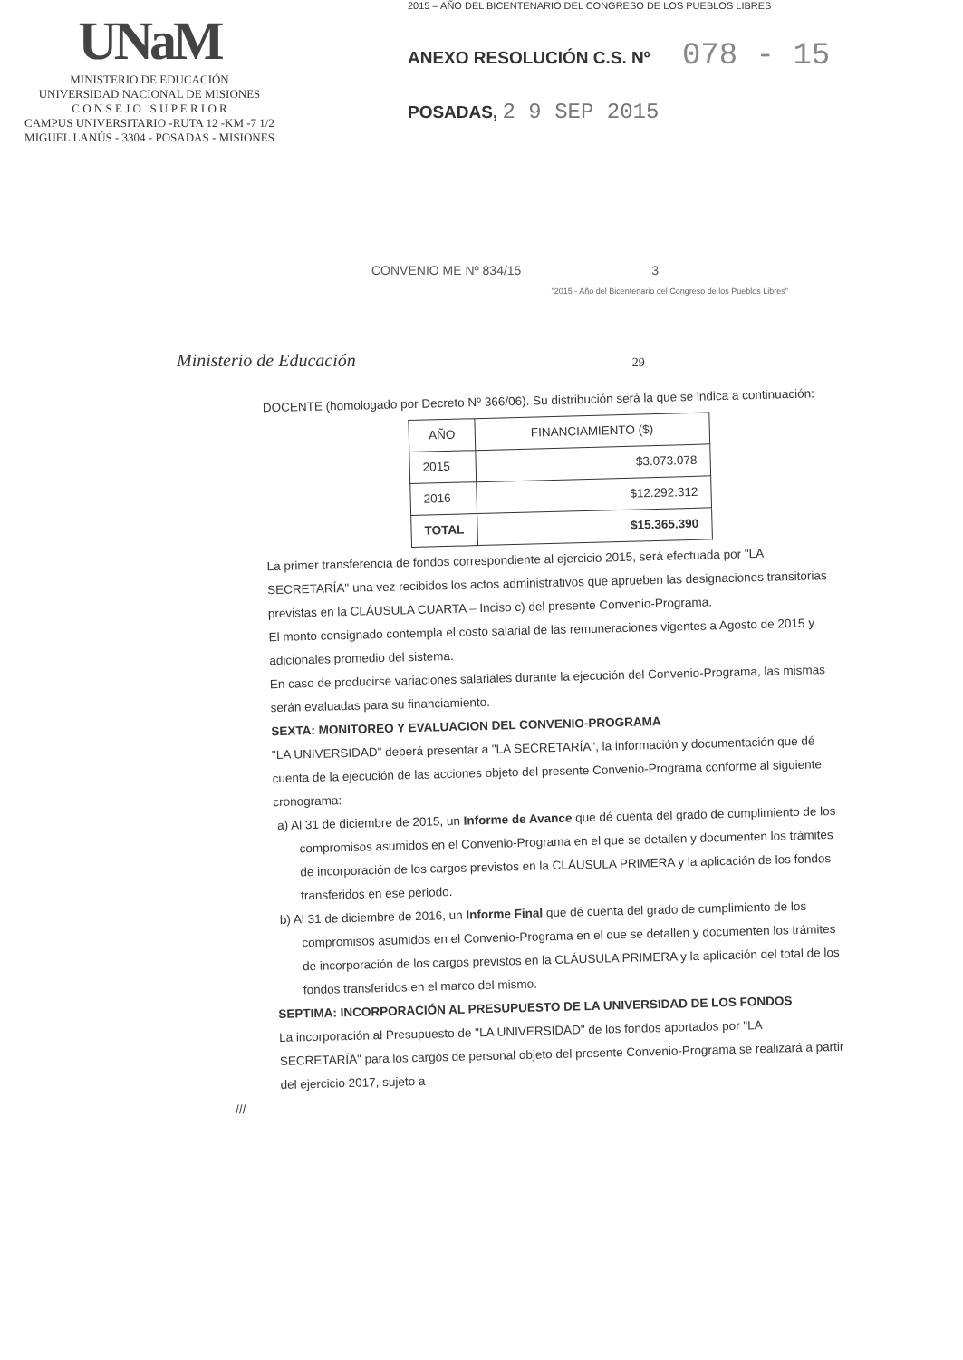UNaM
MINISTERIO DE EDUCACIÓN
UNIVERSIDAD NACIONAL DE MISIONES
C O N S E J O S U P E R I O R
CAMPUS UNIVERSITARIO -RUTA 12 -KM -7 1/2
MIGUEL LANÚS - 3304 - POSADAS - MISIONES
2015 – AÑO DEL BICENTENARIO DEL CONGRESO DE LOS PUEBLOS LIBRES
ANEXO RESOLUCIÓN C.S. Nº 078 - 15
POSADAS, 2 9 SEP 2015
CONVENIO ME Nº 834/15 3
"2015 - Año del Bicentenario del Congreso de los Pueblos Libres"
Ministerio de Educación 29
DOCENTE (homologado por Decreto Nº 366/06). Su distribución será la que se indica a continuación:
| AÑO | FINANCIAMIENTO ($) |
| --- | --- |
| 2015 | $3.073.078 |
| 2016 | $12.292.312 |
| TOTAL | $15.365.390 |
La primer transferencia de fondos correspondiente al ejercicio 2015, será efectuada por "LA SECRETARÍA" una vez recibidos los actos administrativos que aprueben las designaciones transitorias previstas en la CLÁUSULA CUARTA – Inciso c) del presente Convenio-Programa.
El monto consignado contempla el costo salarial de las remuneraciones vigentes a Agosto de 2015 y adicionales promedio del sistema.
En caso de producirse variaciones salariales durante la ejecución del Convenio-Programa, las mismas serán evaluadas para su financiamiento.
SEXTA: MONITOREO Y EVALUACION DEL CONVENIO-PROGRAMA
"LA UNIVERSIDAD" deberá presentar a "LA SECRETARÍA", la información y documentación que dé cuenta de la ejecución de las acciones objeto del presente Convenio-Programa conforme al siguiente cronograma:
a) Al 31 de diciembre de 2015, un Informe de Avance que dé cuenta del grado de cumplimiento de los compromisos asumidos en el Convenio-Programa en el que se detallen y documenten los trámites de incorporación de los cargos previstos en la CLÁUSULA PRIMERA y la aplicación de los fondos transferidos en ese periodo.
b) Al 31 de diciembre de 2016, un Informe Final que dé cuenta del grado de cumplimiento de los compromisos asumidos en el Convenio-Programa en el que se detallen y documenten los trámites de incorporación de los cargos previstos en la CLÁUSULA PRIMERA y la aplicación del total de los fondos transferidos en el marco del mismo.
SEPTIMA: INCORPORACIÓN AL PRESUPUESTO DE LA UNIVERSIDAD DE LOS FONDOS
La incorporación al Presupuesto de "LA UNIVERSIDAD" de los fondos aportados por "LA SECRETARÍA" para los cargos de personal objeto del presente Convenio-Programa se realizará a partir del ejercicio 2017, sujeto a
///